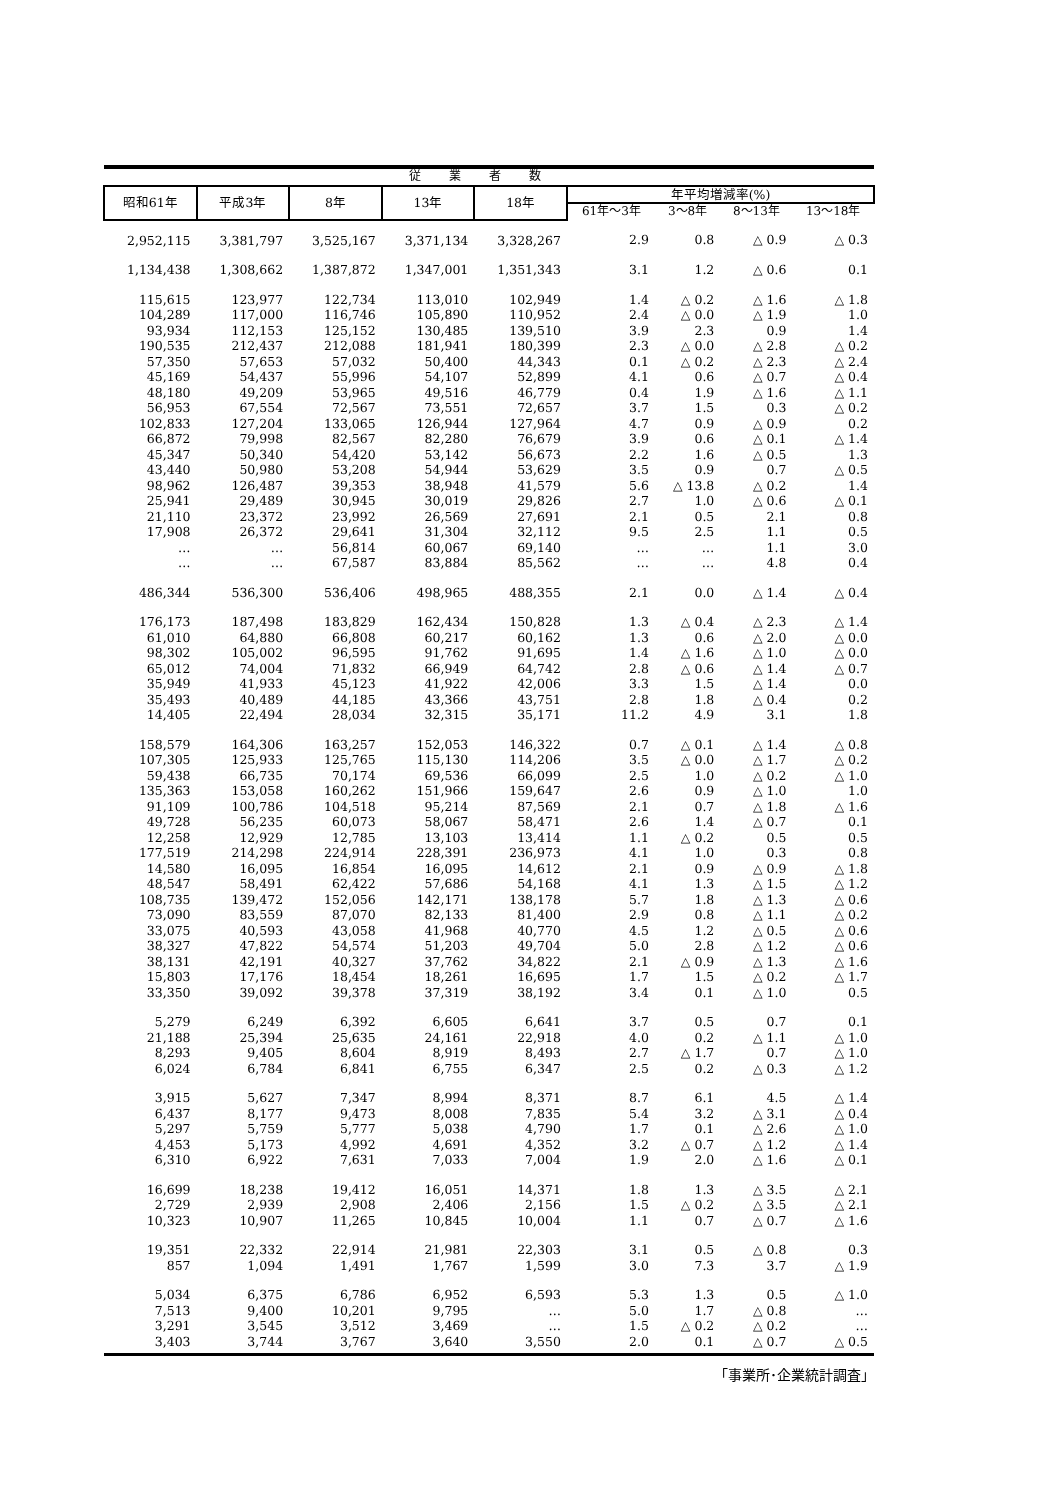| 従業者数 | | | | | | | | |
| --- | --- | --- | --- | --- | --- | --- | --- | --- |
| 昭和61年 | 平成3年 | 8年 | 13年 | 18年 | 年平均増減率(%) | | | |
| | | | | | 61年～3年 | 3～8年 | 8～13年 | 13～18年 |
| 2,952,115 | 3,381,797 | 3,525,167 | 3,371,134 | 3,328,267 | 2.9 | 0.8 | △ 0.9 | △ 0.3 |
| 1,134,438 | 1,308,662 | 1,387,872 | 1,347,001 | 1,351,343 | 3.1 | 1.2 | △ 0.6 | 0.1 |
| 115,615 | 123,977 | 122,734 | 113,010 | 102,949 | 1.4 | △ 0.2 | △ 1.6 | △ 1.8 |
| 104,289 | 117,000 | 116,746 | 105,890 | 110,952 | 2.4 | △ 0.0 | △ 1.9 | 1.0 |
| 93,934 | 112,153 | 125,152 | 130,485 | 139,510 | 3.9 | 2.3 | 0.9 | 1.4 |
| 190,535 | 212,437 | 212,088 | 181,941 | 180,399 | 2.3 | △ 0.0 | △ 2.8 | △ 0.2 |
| 57,350 | 57,653 | 57,032 | 50,400 | 44,343 | 0.1 | △ 0.2 | △ 2.3 | △ 2.4 |
| 45,169 | 54,437 | 55,996 | 54,107 | 52,899 | 4.1 | 0.6 | △ 0.7 | △ 0.4 |
| 48,180 | 49,209 | 53,965 | 49,516 | 46,779 | 0.4 | 1.9 | △ 1.6 | △ 1.1 |
| 56,953 | 67,554 | 72,567 | 73,551 | 72,657 | 3.7 | 1.5 | 0.3 | △ 0.2 |
| 102,833 | 127,204 | 133,065 | 126,944 | 127,964 | 4.7 | 0.9 | △ 0.9 | 0.2 |
| 66,872 | 79,998 | 82,567 | 82,280 | 76,679 | 3.9 | 0.6 | △ 0.1 | △ 1.4 |
| 45,347 | 50,340 | 54,420 | 53,142 | 56,673 | 2.2 | 1.6 | △ 0.5 | 1.3 |
| 43,440 | 50,980 | 53,208 | 54,944 | 53,629 | 3.5 | 0.9 | 0.7 | △ 0.5 |
| 98,962 | 126,487 | 39,353 | 38,948 | 41,579 | 5.6 | △ 13.8 | △ 0.2 | 1.4 |
| 25,941 | 29,489 | 30,945 | 30,019 | 29,826 | 2.7 | 1.0 | △ 0.6 | △ 0.1 |
| 21,110 | 23,372 | 23,992 | 26,569 | 27,691 | 2.1 | 0.5 | 2.1 | 0.8 |
| 17,908 | 26,372 | 29,641 | 31,304 | 32,112 | 9.5 | 2.5 | 1.1 | 0.5 |
| … | … | 56,814 | 60,067 | 69,140 | … | … | 1.1 | 3.0 |
| … | … | 67,587 | 83,884 | 85,562 | … | … | 4.8 | 0.4 |
| 486,344 | 536,300 | 536,406 | 498,965 | 488,355 | 2.1 | 0.0 | △ 1.4 | △ 0.4 |
| 176,173 | 187,498 | 183,829 | 162,434 | 150,828 | 1.3 | △ 0.4 | △ 2.3 | △ 1.4 |
| 61,010 | 64,880 | 66,808 | 60,217 | 60,162 | 1.3 | 0.6 | △ 2.0 | △ 0.0 |
| 98,302 | 105,002 | 96,595 | 91,762 | 91,695 | 1.4 | △ 1.6 | △ 1.0 | △ 0.0 |
| 65,012 | 74,004 | 71,832 | 66,949 | 64,742 | 2.8 | △ 0.6 | △ 1.4 | △ 0.7 |
| 35,949 | 41,933 | 45,123 | 41,922 | 42,006 | 3.3 | 1.5 | △ 1.4 | 0.0 |
| 35,493 | 40,489 | 44,185 | 43,366 | 43,751 | 2.8 | 1.8 | △ 0.4 | 0.2 |
| 14,405 | 22,494 | 28,034 | 32,315 | 35,171 | 11.2 | 4.9 | 3.1 | 1.8 |
| 158,579 | 164,306 | 163,257 | 152,053 | 146,322 | 0.7 | △ 0.1 | △ 1.4 | △ 0.8 |
| 107,305 | 125,933 | 125,765 | 115,130 | 114,206 | 3.5 | △ 0.0 | △ 1.7 | △ 0.2 |
| 59,438 | 66,735 | 70,174 | 69,536 | 66,099 | 2.5 | 1.0 | △ 0.2 | △ 1.0 |
| 135,363 | 153,058 | 160,262 | 151,966 | 159,647 | 2.6 | 0.9 | △ 1.0 | 1.0 |
| 91,109 | 100,786 | 104,518 | 95,214 | 87,569 | 2.1 | 0.7 | △ 1.8 | △ 1.6 |
| 49,728 | 56,235 | 60,073 | 58,067 | 58,471 | 2.6 | 1.4 | △ 0.7 | 0.1 |
| 12,258 | 12,929 | 12,785 | 13,103 | 13,414 | 1.1 | △ 0.2 | 0.5 | 0.5 |
| 177,519 | 214,298 | 224,914 | 228,391 | 236,973 | 4.1 | 1.0 | 0.3 | 0.8 |
| 14,580 | 16,095 | 16,854 | 16,095 | 14,612 | 2.1 | 0.9 | △ 0.9 | △ 1.8 |
| 48,547 | 58,491 | 62,422 | 57,686 | 54,168 | 4.1 | 1.3 | △ 1.5 | △ 1.2 |
| 108,735 | 139,472 | 152,056 | 142,171 | 138,178 | 5.7 | 1.8 | △ 1.3 | △ 0.6 |
| 73,090 | 83,559 | 87,070 | 82,133 | 81,400 | 2.9 | 0.8 | △ 1.1 | △ 0.2 |
| 33,075 | 40,593 | 43,058 | 41,968 | 40,770 | 4.5 | 1.2 | △ 0.5 | △ 0.6 |
| 38,327 | 47,822 | 54,574 | 51,203 | 49,704 | 5.0 | 2.8 | △ 1.2 | △ 0.6 |
| 38,131 | 42,191 | 40,327 | 37,762 | 34,822 | 2.1 | △ 0.9 | △ 1.3 | △ 1.6 |
| 15,803 | 17,176 | 18,454 | 18,261 | 16,695 | 1.7 | 1.5 | △ 0.2 | △ 1.7 |
| 33,350 | 39,092 | 39,378 | 37,319 | 38,192 | 3.4 | 0.1 | △ 1.0 | 0.5 |
| 5,279 | 6,249 | 6,392 | 6,605 | 6,641 | 3.7 | 0.5 | 0.7 | 0.1 |
| 21,188 | 25,394 | 25,635 | 24,161 | 22,918 | 4.0 | 0.2 | △ 1.1 | △ 1.0 |
| 8,293 | 9,405 | 8,604 | 8,919 | 8,493 | 2.7 | △ 1.7 | 0.7 | △ 1.0 |
| 6,024 | 6,784 | 6,841 | 6,755 | 6,347 | 2.5 | 0.2 | △ 0.3 | △ 1.2 |
| 3,915 | 5,627 | 7,347 | 8,994 | 8,371 | 8.7 | 6.1 | 4.5 | △ 1.4 |
| 6,437 | 8,177 | 9,473 | 8,008 | 7,835 | 5.4 | 3.2 | △ 3.1 | △ 0.4 |
| 5,297 | 5,759 | 5,777 | 5,038 | 4,790 | 1.7 | 0.1 | △ 2.6 | △ 1.0 |
| 4,453 | 5,173 | 4,992 | 4,691 | 4,352 | 3.2 | △ 0.7 | △ 1.2 | △ 1.4 |
| 6,310 | 6,922 | 7,631 | 7,033 | 7,004 | 1.9 | 2.0 | △ 1.6 | △ 0.1 |
| 16,699 | 18,238 | 19,412 | 16,051 | 14,371 | 1.8 | 1.3 | △ 3.5 | △ 2.1 |
| 2,729 | 2,939 | 2,908 | 2,406 | 2,156 | 1.5 | △ 0.2 | △ 3.5 | △ 2.1 |
| 10,323 | 10,907 | 11,265 | 10,845 | 10,004 | 1.1 | 0.7 | △ 0.7 | △ 1.6 |
| 19,351 | 22,332 | 22,914 | 21,981 | 22,303 | 3.1 | 0.5 | △ 0.8 | 0.3 |
| 857 | 1,094 | 1,491 | 1,767 | 1,599 | 3.0 | 7.3 | 3.7 | △ 1.9 |
| 5,034 | 6,375 | 6,786 | 6,952 | 6,593 | 5.3 | 1.3 | 0.5 | △ 1.0 |
| 7,513 | 9,400 | 10,201 | 9,795 | … | 5.0 | 1.7 | △ 0.8 | … |
| 3,291 | 3,545 | 3,512 | 3,469 | … | 1.5 | △ 0.2 | △ 0.2 | … |
| 3,403 | 3,744 | 3,767 | 3,640 | 3,550 | 2.0 | 0.1 | △ 0.7 | △ 0.5 |
「事業所･企業統計調査」